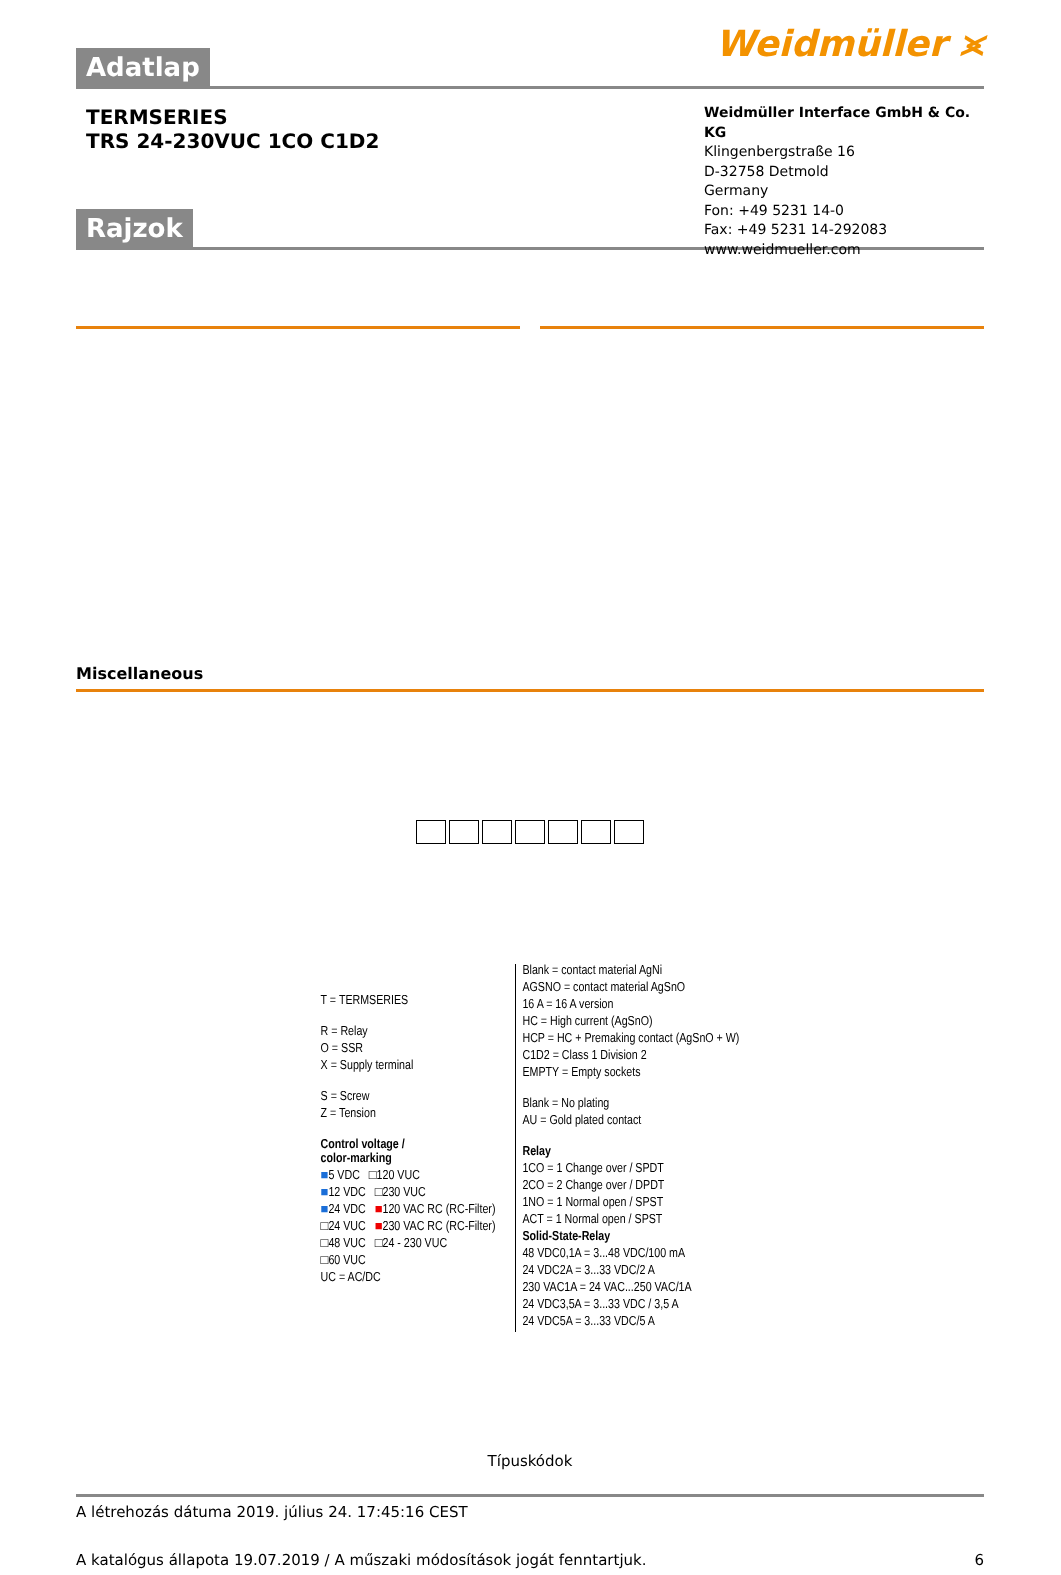Adatlap
Weidmüller ⪤
TERMSERIES
TRS 24-230VUC 1CO C1D2
Rajzok
Weidmüller Interface GmbH & Co. KG
Klingenbergstraße 16
D-32758 Detmold
Germany
Fon: +49 5231 14-0
Fax: +49 5231 14-292083
www.weidmueller.com
Miscellaneous
T = TERMSERIES
R = Relay
O = SSR
X = Supply terminal
S = Screw
Z = Tension
Control voltage /
color-marking
■5 VDC □120 VUC
■12 VDC □230 VUC
■24 VDC ■120 VAC RC (RC-Filter)
□24 VUC ■230 VAC RC (RC-Filter)
□48 VUC □24 - 230 VUC
□60 VUC
UC = AC/DC
Blank = contact material AgNi
AGSNO = contact material AgSnO
16 A = 16 A version
HC = High current (AgSnO)
HCP = HC + Premaking contact (AgSnO + W)
C1D2 = Class 1 Division 2
EMPTY = Empty sockets
Blank = No plating
AU = Gold plated contact
Relay
1CO = 1 Change over / SPDT
2CO = 2 Change over / DPDT
1NO = 1 Normal open / SPST
ACT = 1 Normal open / SPST
Solid-State-Relay
48 VDC0,1A = 3...48 VDC/100 mA
24 VDC2A = 3...33 VDC/2 A
230 VAC1A = 24 VAC...250 VAC/1A
24 VDC3,5A = 3...33 VDC / 3,5 A
24 VDC5A = 3...33 VDC/5 A
Típuskódok
A létrehozás dátuma 2019. július 24. 17:45:16 CEST
A katalógus állapota 19.07.2019 / A műszaki módosítások jogát fenntartjuk. 6